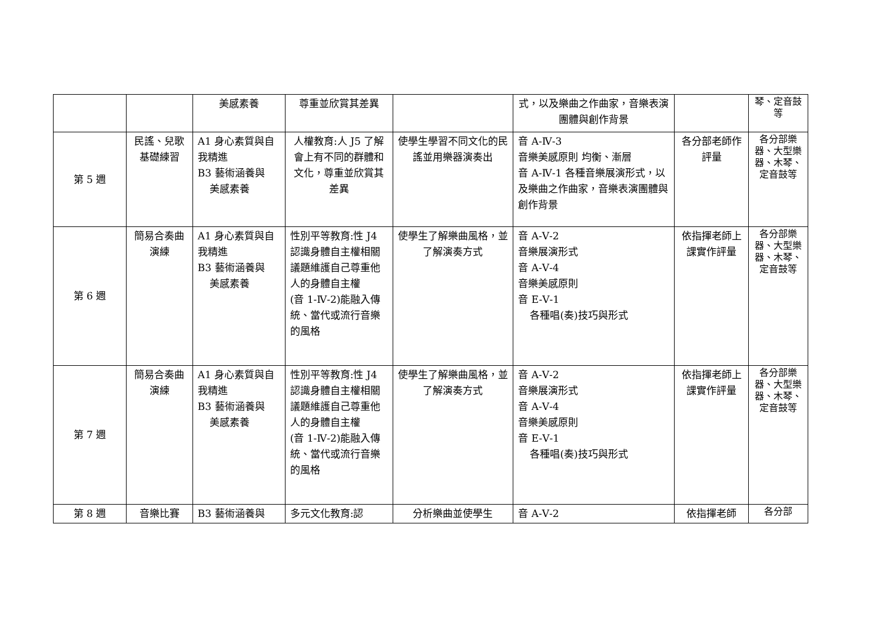| | | 美感素養 | 尊重並欣賞其差異 | | 式，以及樂曲之作曲家，音樂表演團體與創作背景 | | 琴、定音鼓等 |
| 第 5 週 | 民謠、兒歌基礎練習 | A1 身心素質與自我精進 B3 藝術涵養與 美感素養 | 人權教育:人 J5 了解會上有不同的群體和文化，尊重並欣賞其差異 | 使學生學習不同文化的民謠並用樂器演奏出 | 音 A-Ⅳ-3 音樂美感原則 均衡、漸層 音 A-Ⅳ-1 各種音樂展演形式，以及樂曲之作曲家，音樂表演團體與創作背景 | 各分部老師作評量 | 各分部樂器、大型樂器、木琴、定音鼓等 |
| 第 6 週 | 簡易合奏曲演練 | A1 身心素質與自我精進 B3 藝術涵養與 美感素養 | 性別平等教育:性 J4 認識身體自主權相關議題維護自己尊重他人的身體自主權 (音 1-Ⅳ-2)能融入傳統、當代或流行音樂的風格 | 使學生了解樂曲風格，並了解演奏方式 | 音 A-Ⅴ-2 音樂展演形式 音 A-Ⅴ-4 音樂美感原則 音 E-Ⅴ-1 各種唱(奏)技巧與形式 | 依指揮老師上課實作評量 | 各分部樂器、大型樂器、木琴、定音鼓等 |
| 第 7 週 | 簡易合奏曲演練 | A1 身心素質與自我精進 B3 藝術涵養與 美感素養 | 性別平等教育:性 J4 認識身體自主權相關議題維護自己尊重他人的身體自主權 (音 1-Ⅳ-2)能融入傳統、當代或流行音樂的風格 | 使學生了解樂曲風格，並了解演奏方式 | 音 A-Ⅴ-2 音樂展演形式 音 A-Ⅴ-4 音樂美感原則 音 E-Ⅴ-1 各種唱(奏)技巧與形式 | 依指揮老師上課實作評量 | 各分部樂器、大型樂器、木琴、定音鼓等 |
| 第 8 週 | 音樂比賽 | B3 藝術涵養與 | 多元文化教育:認 | 分析樂曲並使學生 | 音 A-Ⅴ-2 | 依指揮老師 | 各分部 |